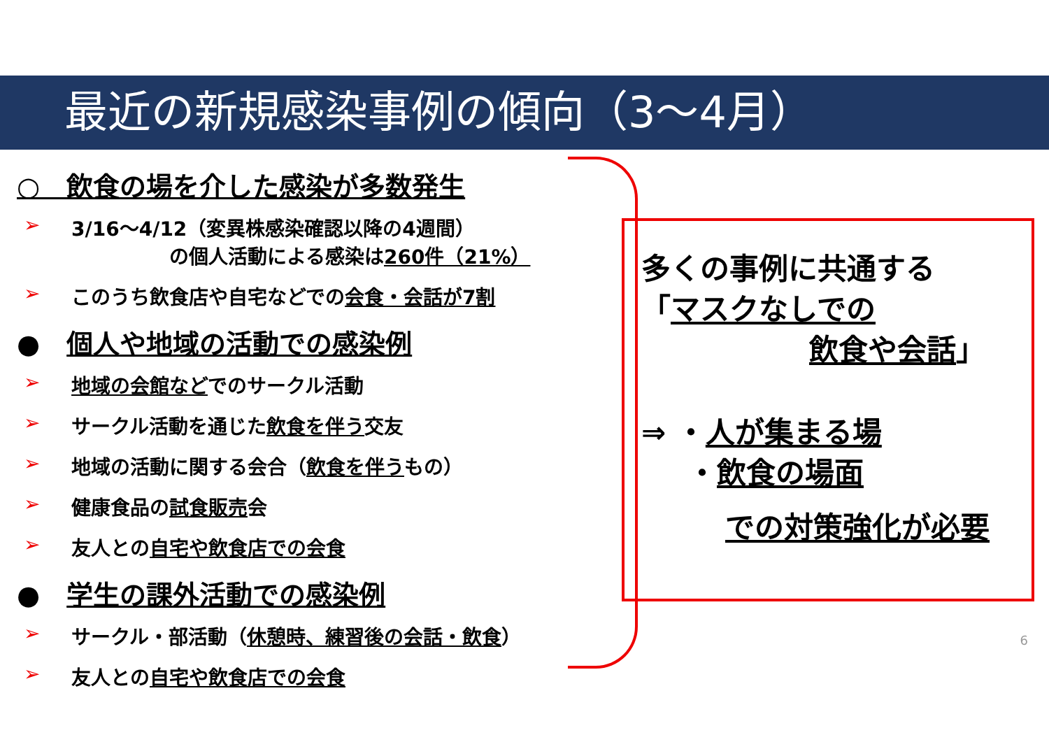最近の新規感染事例の傾向（3～4月）
○　飲食の場を介した感染が多数発生
➢ 3/16～4/12（変異株感染確認以降の4週間）
　　　　　の個人活動による感染は260件（21%）
➢ このうち飲食店や自宅などでの会食・会話が7割
●　個人や地域の活動での感染例
➢ 地域の会館などでのサークル活動
➢ サークル活動を通じた飲食を伴う交友
➢ 地域の活動に関する会合（飲食を伴うもの）
➢ 健康食品の試食販売会
➢ 友人との自宅や飲食店での会食
●　学生の課外活動での感染例
➢ サークル・部活動（休憩時、練習後の会話・飲食）
➢ 友人との自宅や飲食店での会食
多くの事例に共通する
「マスクなしでの
飲食や会話」
⇒ ・人が集まる場
・飲食の場面
での対策強化が必要
6